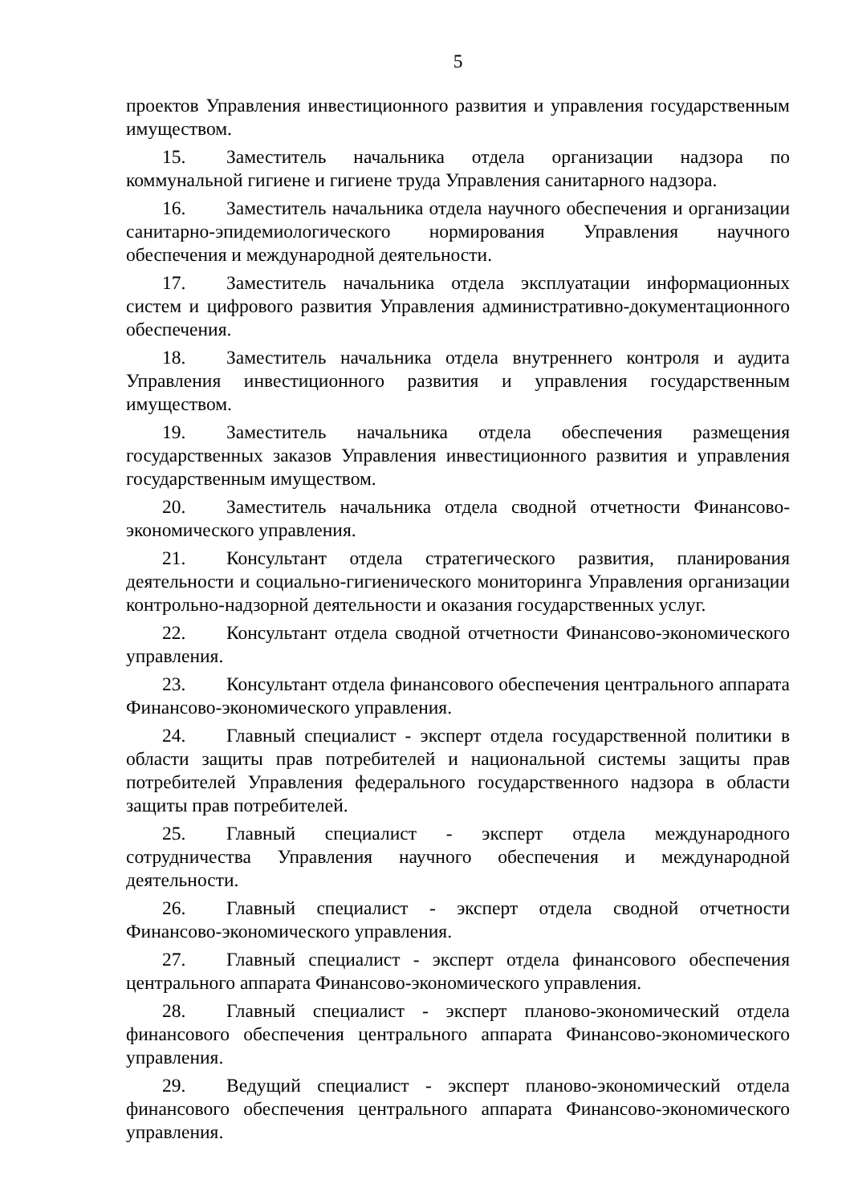5
проектов Управления инвестиционного развития и управления государственным имуществом.
15. Заместитель начальника отдела организации надзора по коммунальной гигиене и гигиене труда Управления санитарного надзора.
16. Заместитель начальника отдела научного обеспечения и организации санитарно-эпидемиологического нормирования Управления научного обеспечения и международной деятельности.
17. Заместитель начальника отдела эксплуатации информационных систем и цифрового развития Управления административно-документационного обеспечения.
18. Заместитель начальника отдела внутреннего контроля и аудита Управления инвестиционного развития и управления государственным имуществом.
19. Заместитель начальника отдела обеспечения размещения государственных заказов Управления инвестиционного развития и управления государственным имуществом.
20. Заместитель начальника отдела сводной отчетности Финансово-экономического управления.
21. Консультант отдела стратегического развития, планирования деятельности и социально-гигиенического мониторинга Управления организации контрольно-надзорной деятельности и оказания государственных услуг.
22. Консультант отдела сводной отчетности Финансово-экономического управления.
23. Консультант отдела финансового обеспечения центрального аппарата Финансово-экономического управления.
24. Главный специалист - эксперт отдела государственной политики в области защиты прав потребителей и национальной системы защиты прав потребителей Управления федерального государственного надзора в области защиты прав потребителей.
25. Главный специалист - эксперт отдела международного сотрудничества Управления научного обеспечения и международной деятельности.
26. Главный специалист - эксперт отдела сводной отчетности Финансово-экономического управления.
27. Главный специалист - эксперт отдела финансового обеспечения центрального аппарата Финансово-экономического управления.
28. Главный специалист - эксперт планово-экономический отдела финансового обеспечения центрального аппарата Финансово-экономического управления.
29. Ведущий специалист - эксперт планово-экономический отдела финансового обеспечения центрального аппарата Финансово-экономического управления.